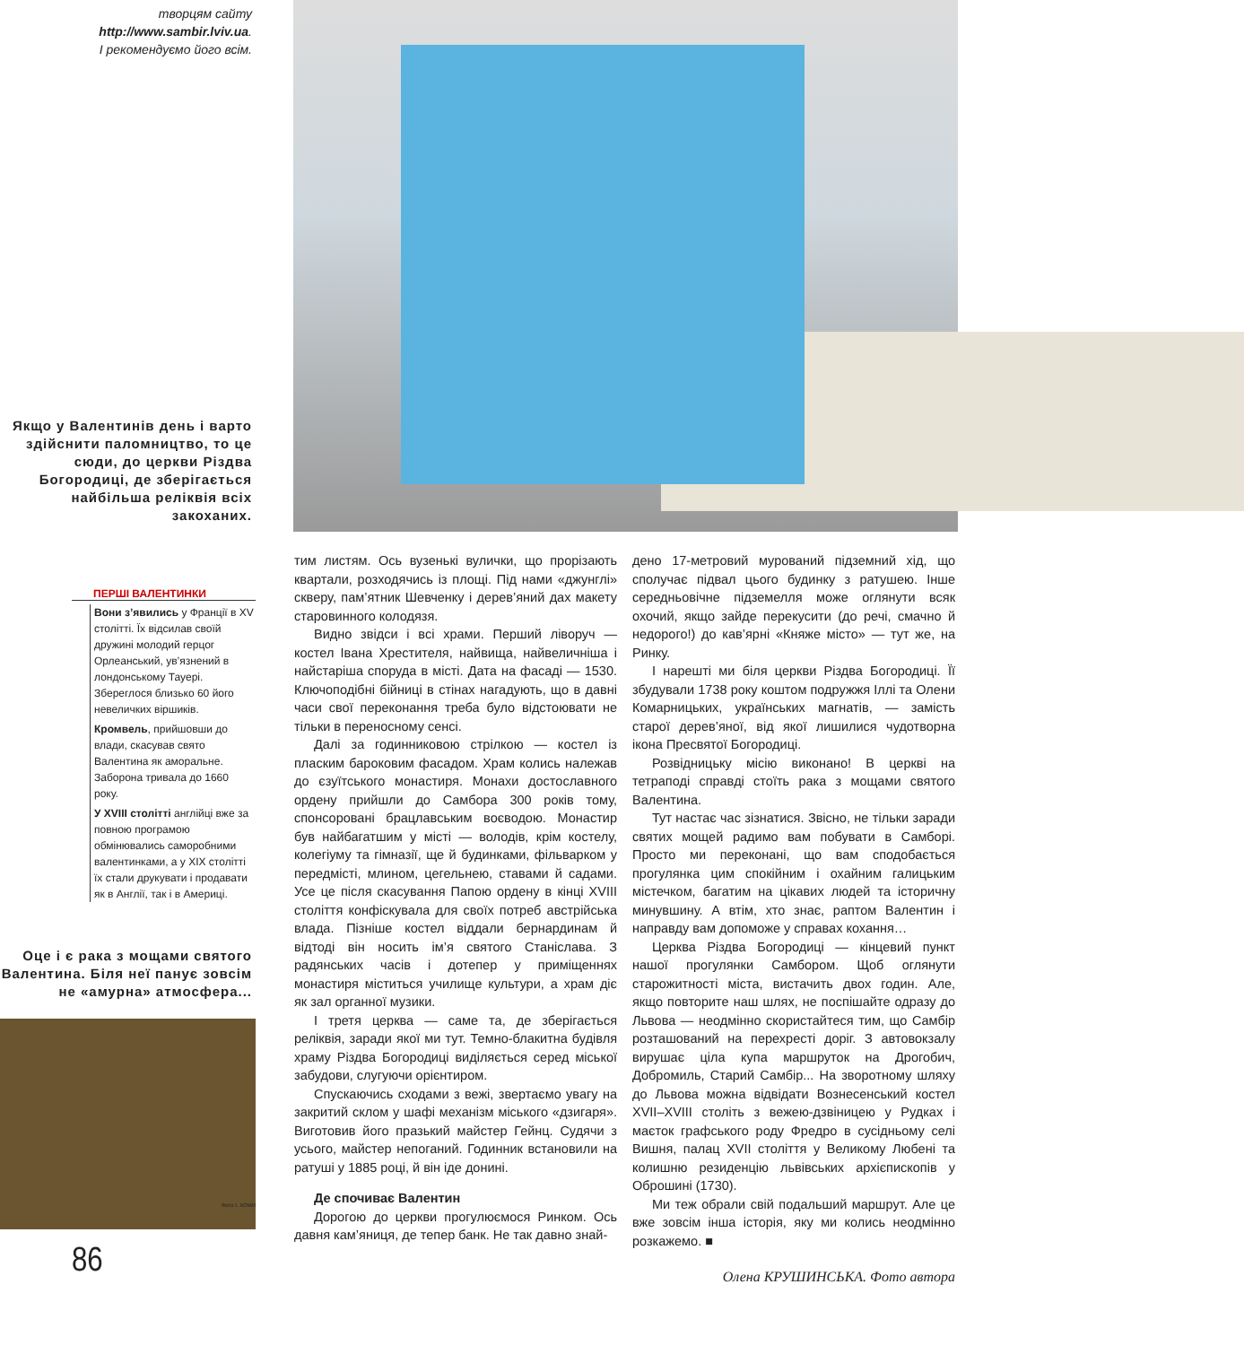творцям сайту
http://www.sambir.lviv.ua.
І рекомендуємо його всім.
Якщо у Валентинів день і варто здійснити паломництво, то це сюди, до церкви Різдва Богородиці, де зберігається найбільша реліквія всіх закоханих.
ПЕРШІ ВАЛЕНТИНКИ
Вони з’явились у Франції в XV столітті. Їх відсилав своїй дружині молодий герцог Орлеанський, ув’язнений в лондонському Тауері. Збереглося близько 60 його невеличких віршиків.
Кромвель, прийшовши до влади, скасував свято Валентина як аморальне. Заборона тривала до 1660 року.
У XVIII столітті англійці вже за повною програмою обмінювались саморобними валентинками, а у XIX столітті їх стали друкувати і продавати як в Англії, так і в Америці.
Оце і є рака з мощами святого Валентина. Біля неї панує зовсім не «амурна» атмосфера...
Фото І. ХОМИ
86
тим листям. Ось вузенькі вулички, що прорізають квартали, розходячись із площі. Під нами «джунглі» скверу, пам’ятник Шевченку і дерев’яний дах макету старовинного колодязя.
Видно звідси і всі храми. Перший ліворуч — костел Івана Хрестителя, найвища, найвеличніша і найстаріша споруда в місті. Дата на фасаді — 1530. Ключоподібні бійниці в стінах нагадують, що в давні часи свої переконання треба було відстоювати не тільки в переносному сенсі.
Далі за годинниковою стрілкою — костел із пласким бароковим фасадом. Храм колись належав до єзуїтського монастиря. Монахи достославного ордену прийшли до Самбора 300 років тому, спонсоровані брацлавським воєводою. Монастир був найбагатшим у місті — володів, крім костелу, колегіуму та гімназії, ще й будинками, фільварком у передмісті, млином, цегельнею, ставами й садами. Усе це після скасування Папою ордену в кінці XVIII століття конфіскувала для своїх потреб австрійська влада. Пізніше костел віддали бернардинам й відтоді він носить ім’я святого Станіслава. З радянських часів і дотепер у приміщеннях монастиря міститься училище культури, а храм діє як зал органної музики.
І третя церква — саме та, де зберігається реліквія, заради якої ми тут. Темно-блакитна будівля храму Різдва Богородиці виділяється серед міської забудови, слугуючи орієнтиром.
Спускаючись сходами з вежі, звертаємо увагу на закритий склом у шафі механізм міського «дзигаря». Виготовив його празький майстер Гейнц. Судячи з усього, майстер непоганий. Годинник встановили на ратуші у 1885 році, й він іде донині.
Де спочиває Валентин
Дорогою до церкви прогулюємося Ринком. Ось давня кам’яниця, де тепер банк. Не так давно знай-
дено 17-метровий мурований підземний хід, що сполучає підвал цього будинку з ратушею. Інше середньовічне підземелля може оглянути всяк охочий, якщо зайде перекусити (до речі, смачно й недорого!) до кав’ярні «Княже місто» — тут же, на Ринку.
І нарешті ми біля церкви Різдва Богородиці. Її збудували 1738 року коштом подружжя Іллі та Олени Комарницьких, українських магнатів, — замість старої дерев’яної, від якої лишилися чудотворна ікона Пресвятої Богородиці.
Розвідницьку місію виконано! В церкві на тетраподі справді стоїть рака з мощами святого Валентина.
Тут настає час зізнатися. Звісно, не тільки заради святих мощей радимо вам побувати в Самборі. Просто ми переконані, що вам сподобається прогулянка цим спокійним і охайним галицьким містечком, багатим на цікавих людей та історичну минувшину. А втім, хто знає, раптом Валентин і направду вам допоможе у справах кохання…
Церква Різдва Богородиці — кінцевий пункт нашої прогулянки Самбором. Щоб оглянути старожитності міста, вистачить двох годин. Але, якщо повторите наш шлях, не поспішайте одразу до Львова — неодмінно скористайтеся тим, що Самбір розташований на перехресті доріг. З автовокзалу вирушає ціла купа маршруток на Дрогобич, Добромиль, Старий Самбір... На зворотному шляху до Львова можна відвідати Вознесенський костел XVII–XVIII століть з вежею-дзвіницею у Рудках і маєток графського роду Фредро в сусідньому селі Вишня, палац XVII століття у Великому Любені та колишню резиденцію львівських архієпископів у Оброшині (1730).
Ми теж обрали свій подальший маршрут. Але це вже зовсім інша історія, яку ми колись неодмінно розкажемо. ■
Олена КРУШИНСЬКА. Фото автора